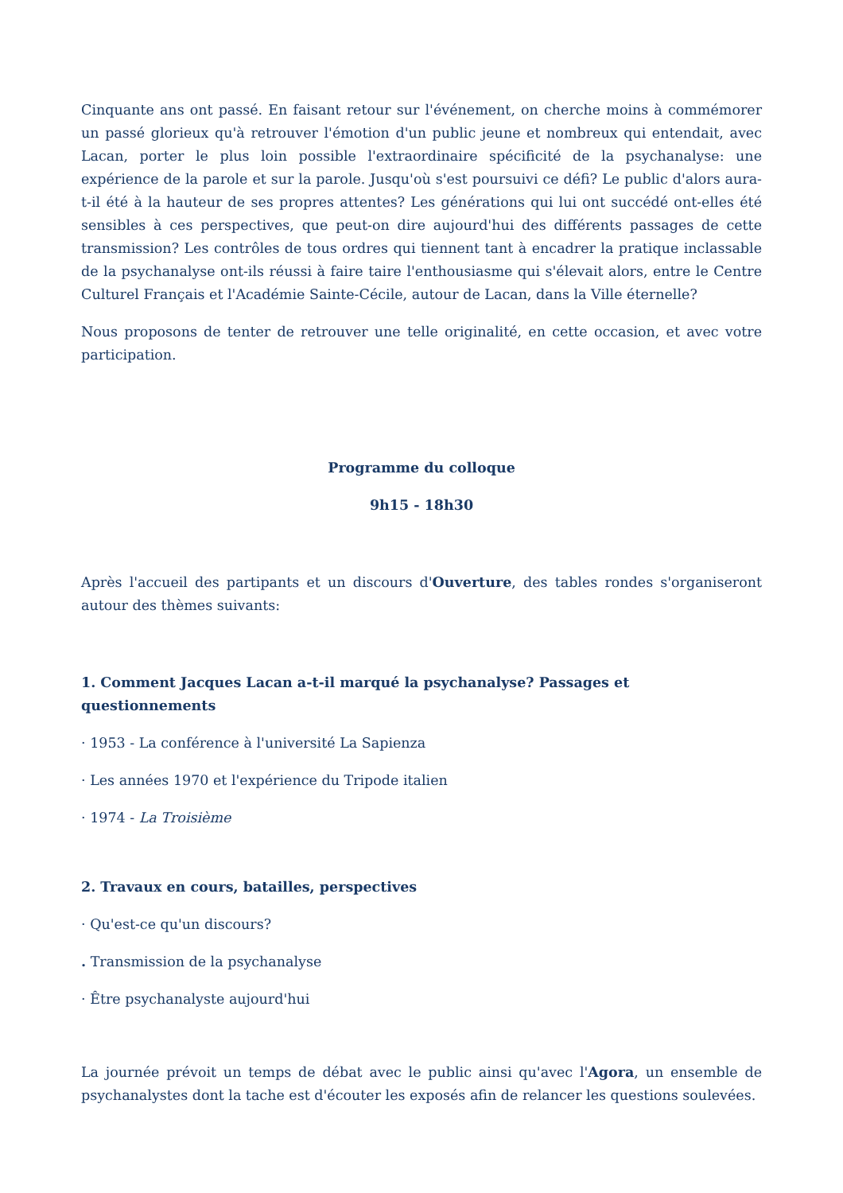Cinquante ans ont passé. En faisant retour sur l'événement, on cherche moins à commémorer un passé glorieux qu'à retrouver l'émotion d'un public jeune et nombreux qui entendait, avec Lacan, porter le plus loin possible l'extraordinaire spécificité de la psychanalyse: une expérience de la parole et sur la parole. Jusqu'où s'est poursuivi ce défi? Le public d'alors aura-t-il été à la hauteur de ses propres attentes? Les générations qui lui ont succédé ont-elles été sensibles à ces perspectives, que peut-on dire aujourd'hui des différents passages de cette transmission? Les contrôles de tous ordres qui tiennent tant à encadrer la pratique inclassable de la psychanalyse ont-ils réussi à faire taire l'enthousiasme qui s'élevait alors, entre le Centre Culturel Français et l'Académie Sainte-Cécile, autour de Lacan, dans la Ville éternelle?
Nous proposons de tenter de retrouver une telle originalité, en cette occasion, et avec votre participation.
Programme du colloque
9h15 - 18h30
Après l'accueil des partipants et un discours d'Ouverture, des tables rondes s'organiseront autour des thèmes suivants:
1. Comment Jacques Lacan a-t-il marqué la psychanalyse? Passages et questionnements
· 1953 - La conférence à l'université La Sapienza
· Les années 1970 et l'expérience du Tripode italien
· 1974 - La Troisième
2. Travaux en cours, batailles, perspectives
· Qu'est-ce qu'un discours?
. Transmission de la psychanalyse
· Être psychanalyste aujourd'hui
La journée prévoit un temps de débat avec le public ainsi qu'avec l'Agora, un ensemble de psychanalystes dont la tache est d'écouter les exposés afin de relancer les questions soulevées.